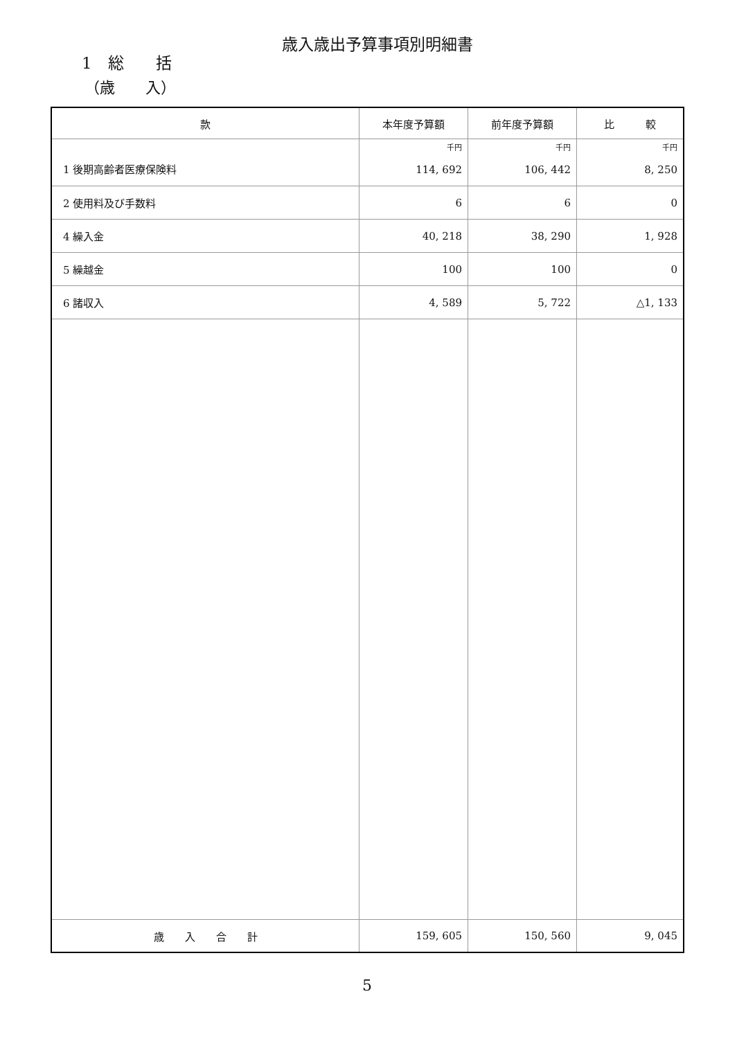歳入歳出予算事項別明細書
1　総　　括
（歳　　入）
| 款 | 本年度予算額 | 前年度予算額 | 比 較 |
| --- | --- | --- | --- |
| 1 後期高齢者医療保険料 | 千円 | 千円 | 千円 |
| | 114, 692 | 106, 442 | 8, 250 |
| 2 使用料及び手数料 | 6 | 6 | 0 |
| 4 繰入金 | 40, 218 | 38, 290 | 1, 928 |
| 5 繰越金 | 100 | 100 | 0 |
| 6 諸収入 | 4, 589 | 5, 722 | △1, 133 |
| 歳 入 合 計 | 159, 605 | 150, 560 | 9, 045 |
5